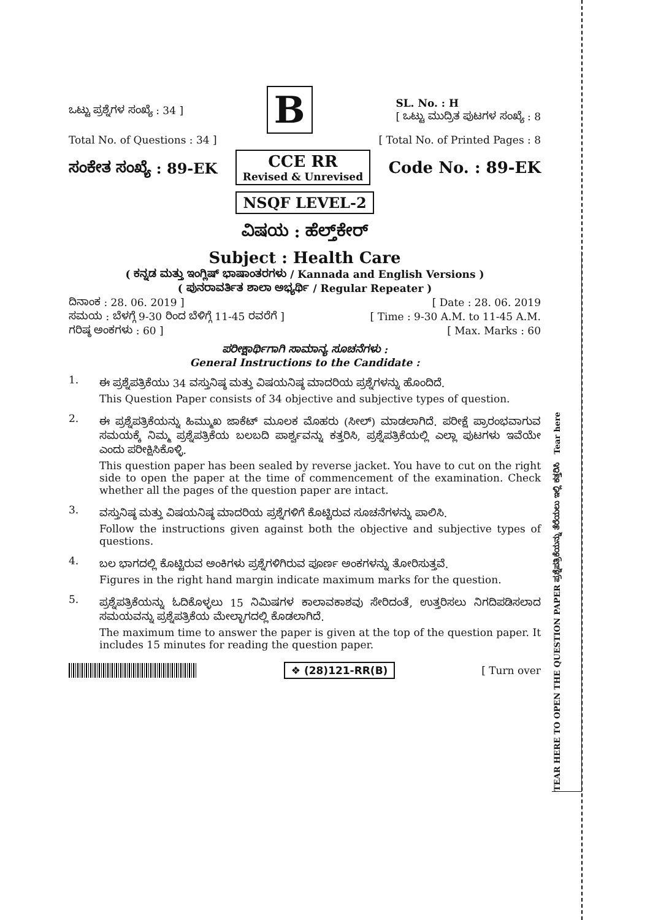TEAR HERE TO OPEN THE QUESTION PAPER ಪ್ರಶ್ನೆಪತ್ರಿಕೆಯನ್ನು ತೆರೆಯಲು ಇಲ್ಲಿ ಕತ್ತರಿಸಿ Tear here
ಒಟ್ಟು ಪ್ರಶ್ನೆಗಳ ಸಂಖ್ಯೆ : 34 ] B SL. No. : H
[ ಒಟ್ಟು ಮುದ್ರಿತ ಪುಟಗಳ ಸಂಖ್ಯೆ : 8
Total No. of Questions : 34 ] [ Total No. of Printed Pages : 8
ಸಂಕೇತ ಸಂಖ್ಯೆ : 89-EK CCE RR
Revised & Unrevised Code No. : 89-EK
NSQF LEVEL-2
ವಿಷಯ : ಹೆಲ್ತ್‌ಕೇರ್
Subject : Health Care
( ಕನ್ನಡ ಮತ್ತು ಇಂಗ್ಲಿಷ್ ಭಾಷಾಂತರಗಳು / Kannada and English Versions )
( ಪುನರಾವರ್ತಿತ ಶಾಲಾ ಅಭ್ಯರ್ಥಿ / Regular Repeater )
ದಿನಾಂಕ : 28. 06. 2019 ] [ Date : 28. 06. 2019
ಸಮಯ : ಬೆಳಗ್ಗೆ 9-30 ರಿಂದ ಬೆಳಿಗ್ಗೆ 11-45 ರವರೆಗೆ ] [ Time : 9-30 A.M. to 11-45 A.M.
ಗರಿಷ್ಠ ಅಂಕಗಳು : 60 ] [ Max. Marks : 60
ಪರೀಕ್ಷಾರ್ಥಿಗಾಗಿ ಸಾಮಾನ್ಯ ಸೂಚನೆಗಳು :
General Instructions to the Candidate :
1.
ಈ ಪ್ರಶ್ನೆಪತ್ರಿಕೆಯು 34 ವಸ್ತುನಿಷ್ಠ ಮತ್ತು ವಿಷಯನಿಷ್ಠ ಮಾದರಿಯ ಪ್ರಶ್ನೆಗಳನ್ನು ಹೊಂದಿದೆ.
This Question Paper consists of 34 objective and subjective types of question.
2.
ಈ ಪ್ರಶ್ನೆಪತ್ರಿಕೆಯನ್ನು ಹಿಮ್ಮುಖ ಜಾಕೆಟ್ ಮೂಲಕ ಮೊಹರು (ಸೀಲ್) ಮಾಡಲಾಗಿದೆ. ಪರೀಕ್ಷೆ ಪ್ರಾರಂಭವಾಗುವ ಸಮಯಕ್ಕೆ ನಿಮ್ಮ ಪ್ರಶ್ನೆಪತ್ರಿಕೆಯ ಬಲಬದಿ ಪಾರ್ಶ್ವವನ್ನು ಕತ್ತರಿಸಿ, ಪ್ರಶ್ನೆಪತ್ರಿಕೆಯಲ್ಲಿ ಎಲ್ಲಾ ಪುಟಗಳು ಇವೆಯೇ ಎಂದು ಪರೀಕ್ಷಿಸಿಕೊಳ್ಳಿ.
This question paper has been sealed by reverse jacket. You have to cut on the right side to open the paper at the time of commencement of the examination. Check whether all the pages of the question paper are intact.
3.
ವಸ್ತುನಿಷ್ಠ ಮತ್ತು ವಿಷಯನಿಷ್ಠ ಮಾದರಿಯ ಪ್ರಶ್ನೆಗಳಿಗೆ ಕೊಟ್ಟಿರುವ ಸೂಚನೆಗಳನ್ನು ಪಾಲಿಸಿ.
Follow the instructions given against both the objective and subjective types of questions.
4.
ಬಲ ಭಾಗದಲ್ಲಿ ಕೊಟ್ಟಿರುವ ಅಂಕಿಗಳು ಪ್ರಶ್ನೆಗಳಿಗಿರುವ ಪೂರ್ಣ ಅಂಕಗಳನ್ನು ತೋರಿಸುತ್ತವೆ.
Figures in the right hand margin indicate maximum marks for the question.
5.
ಪ್ರಶ್ನೆಪತ್ರಿಕೆಯನ್ನು ಓದಿಕೊಳ್ಳಲು 15 ನಿಮಿಷಗಳ ಕಾಲಾವಕಾಶವು ಸೇರಿದಂತೆ, ಉತ್ತರಿಸಲು ನಿಗದಿಪಡಿಸಲಾದ ಸಮಯವನ್ನು ಪ್ರಶ್ನೆಪತ್ರಿಕೆಯ ಮೇಲ್ಭಾಗದಲ್ಲಿ ಕೊಡಲಾಗಿದೆ.
The maximum time to answer the paper is given at the top of the question paper. It includes 15 minutes for reading the question paper.
❖ (28)121-RR(B) [ Turn over